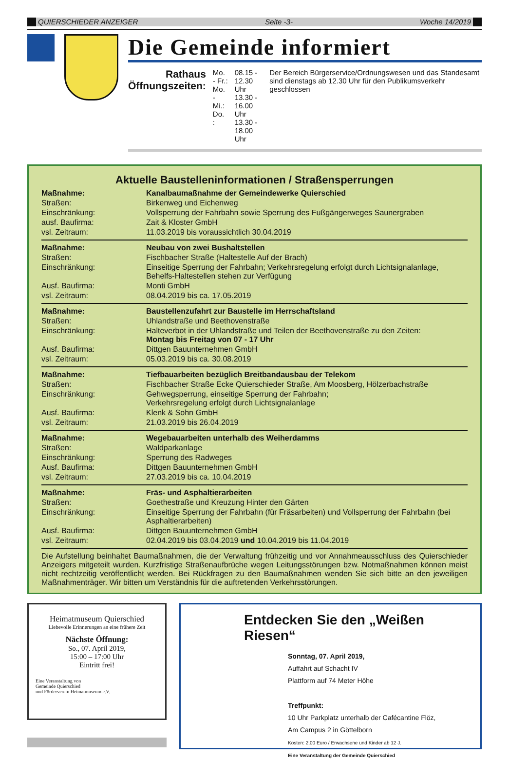QUIERSCHIEDER ANZEIGER Seite -3- Woche 14/2019
Die Gemeinde informiert
Rathaus
Öffnungszeiten:
Mo. - Fr.:
Mo. - Mi.:
Do. :
08.15 - 12.30 Uhr
13.30 - 16.00 Uhr
13.30 - 18.00 Uhr
Der Bereich Bürgerservice/Ordnungswesen und das Standesamt sind dienstags ab 12.30 Uhr für den Publikumsverkehr geschlossen
Aktuelle Baustelleninformationen / Straßensperrungen
| Maßnahme: | Kanalbaumaßnahme der Gemeindewerke Quierschied |
| Straßen: | Birkenweg und Eichenweg |
| Einschränkung: | Vollsperrung der Fahrbahn sowie Sperrung des Fußgängerweges Saunergraben |
| ausf. Baufirma: | Zait & Kloster GmbH |
| vsl. Zeitraum: | 11.03.2019 bis voraussichtlich 30.04.2019 |
| Maßnahme: | Neubau von zwei Bushaltstellen |
| Straßen: | Fischbacher Straße (Haltestelle Auf der Brach) |
| Einschränkung: | Einseitige Sperrung der Fahrbahn; Verkehrsregelung erfolgt durch Lichtsignalanlage, Behelfs-Haltestellen stehen zur Verfügung |
| Ausf. Baufirma: | Monti GmbH |
| vsl. Zeitraum: | 08.04.2019 bis ca. 17.05.2019 |
| Maßnahme: | Baustellenzufahrt zur Baustelle im Herrschaftsland |
| Straßen: | Uhlandstraße und Beethovenstraße |
| Einschränkung: | Halteverbot in der Uhlandstraße und Teilen der Beethovenstraße zu den Zeiten: Montag bis Freitag von 07 - 17 Uhr |
| Ausf. Baufirma: | Dittgen Bauunternehmen GmbH |
| vsl. Zeitraum: | 05.03.2019 bis ca. 30.08.2019 |
| Maßnahme: | Tiefbauarbeiten bezüglich Breitbandausbau der Telekom |
| Straßen: | Fischbacher Straße Ecke Quierschieder Straße, Am Moosberg, Hölzerbachstraße |
| Einschränkung: | Gehwegsperrung, einseitige Sperrung der Fahrbahn; Verkehrsregelung erfolgt durch Lichtsignalanlage |
| Ausf. Baufirma: | Klenk & Sohn GmbH |
| vsl. Zeitraum: | 21.03.2019 bis 26.04.2019 |
| Maßnahme: | Wegebauarbeiten unterhalb des Weiherdamms |
| Straßen: | Waldparkanlage |
| Einschränkung: | Sperrung des Radweges |
| Ausf. Baufirma: | Dittgen Bauunternehmen GmbH |
| vsl. Zeitraum: | 27.03.2019 bis ca. 10.04.2019 |
| Maßnahme: | Fräs- und Asphaltierarbeiten |
| Straßen: | Goethestraße und Kreuzung Hinter den Gärten |
| Einschränkung: | Einseitige Sperrung der Fahrbahn (für Fräsarbeiten) und Vollsperrung der Fahrbahn (bei Asphaltierarbeiten) |
| Ausf. Baufirma: | Dittgen Bauunternehmen GmbH |
| vsl. Zeitraum: | 02.04.2019 bis 03.04.2019 und 10.04.2019 bis 11.04.2019 |
Die Aufstellung beinhaltet Baumaßnahmen, die der Verwaltung frühzeitig und vor Annahmeausschluss des Quierschieder Anzeigers mitgeteilt wurden. Kurzfristige Straßenaufbrüche wegen Leitungsstörungen bzw. Notmaßnahmen können meist nicht rechtzeitig veröffentlicht werden. Bei Rückfragen zu den Baumaßnahmen wenden Sie sich bitte an den jeweiligen Maßnahmenträger. Wir bitten um Verständnis für die auftretenden Verkehrsstörungen.
Heimatmuseum Quierschied
Liebevolle Erinnerungen an eine frühere Zeit
Nächste Öffnung:
So., 07. April 2019,
15:00 – 17:00 Uhr
Eintritt frei!
Eine Veranstaltung von
Gemeinde Quierschied
und Förderverein Heimatmuseum e.V.
Entdecken Sie den „Weißen Riesen“
Sonntag, 07. April 2019,
Auffahrt auf Schacht IV
Plattform auf 74 Meter Höhe
Treffpunkt:
10 Uhr Parkplatz unterhalb der Cafécantine Flöz,
Am Campus 2 in Göttelborn
Kosten: 2,00 Euro / Erwachsene und Kinder ab 12 J.
Eine Veranstaltung der Gemeinde Quierschied